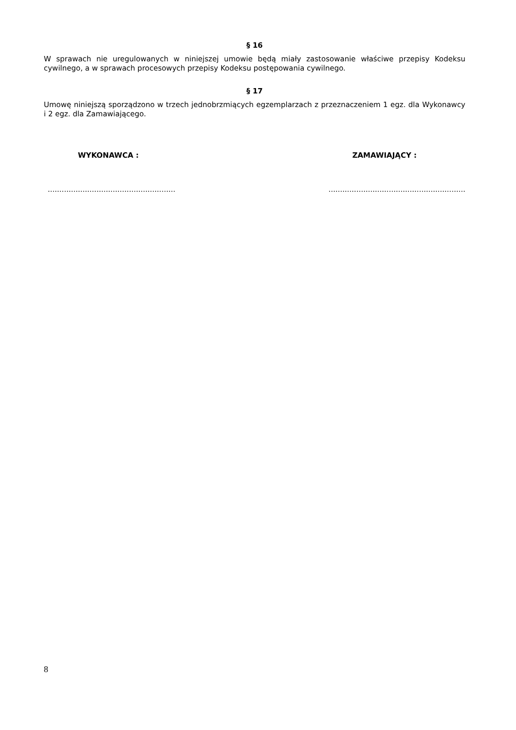§ 16
W sprawach nie uregulowanych w niniejszej umowie będą miały zastosowanie właściwe przepisy Kodeksu cywilnego, a w sprawach procesowych przepisy Kodeksu postępowania cywilnego.
§ 17
Umowę niniejszą sporządzono w trzech jednobrzmiących egzemplarzach z przeznaczeniem 1 egz. dla Wykonawcy i 2 egz. dla Zamawiającego.
WYKONAWCA : ZAMAWIAJĄCY :
..................................................................................................................
8